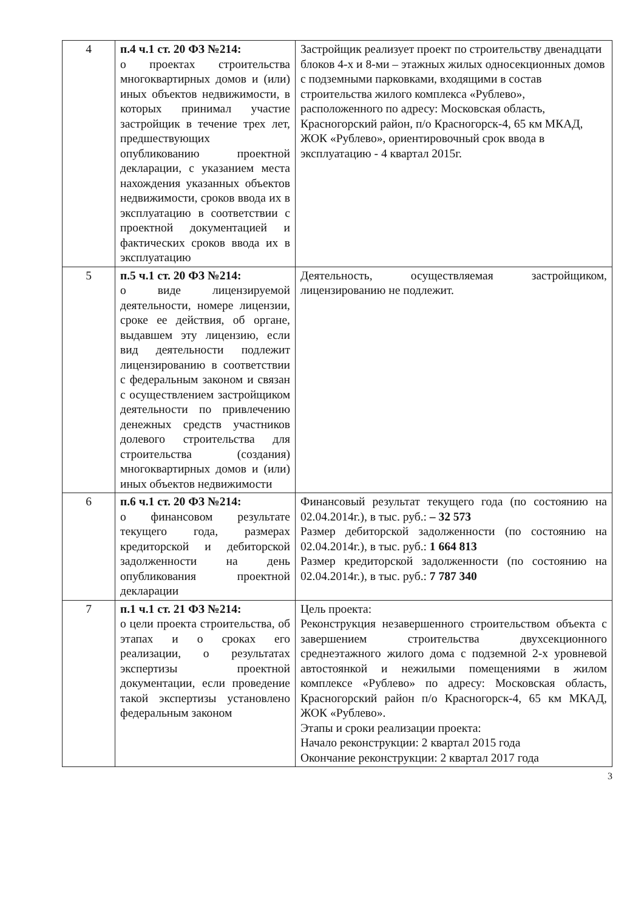| 4 | п.4 ч.1 ст. 20 ФЗ №214: о проектах строительства многоквартирных домов и (или) иных объектов недвижимости, в которых принимал участие застройщик в течение трех лет, предшествующих опубликованию проектной декларации, с указанием места нахождения указанных объектов недвижимости, сроков ввода их в эксплуатацию в соответствии с проектной документацией и фактических сроков ввода их в эксплуатацию | Застройщик реализует проект по строительству двенадцати блоков 4-х и 8-ми – этажных жилых односекционных домов с подземными парковками, входящими в состав строительства жилого комплекса «Рублево», расположенного по адресу: Московская область, Красногорский район, п/о Красногорск-4, 65 км МКАД, ЖОК «Рублево», ориентировочный срок ввода в эксплуатацию - 4 квартал 2015г. |
| 5 | п.5 ч.1 ст. 20 ФЗ №214: о виде лицензируемой деятельности, номере лицензии, сроке ее действия, об органе, выдавшем эту лицензию, если вид деятельности подлежит лицензированию в соответствии с федеральным законом и связан с осуществлением застройщиком деятельности по привлечению денежных средств участников долевого строительства для строительства (создания) многоквартирных домов и (или) иных объектов недвижимости | Деятельность, осуществляемая застройщиком, лицензированию не подлежит. |
| 6 | п.6 ч.1 ст. 20 ФЗ №214: о финансовом результате текущего года, размерах кредиторской и дебиторской задолженности на день опубликования проектной декларации | Финансовый результат текущего года (по состоянию на 02.04.2014г.), в тыс. руб.: – 32 573 Размер дебиторской задолженности (по состоянию на 02.04.2014г.), в тыс. руб.: 1 664 813 Размер кредиторской задолженности (по состоянию на 02.04.2014г.), в тыс. руб.: 7 787 340 |
| 7 | п.1 ч.1 ст. 21 ФЗ №214: о цели проекта строительства, об этапах и о сроках его реализации, о результатах экспертизы проектной документации, если проведение такой экспертизы установлено федеральным законом | Цель проекта: Реконструкция незавершенного строительством объекта с завершением строительства двухсекционного среднеэтажного жилого дома с подземной 2-х уровневой автостоянкой и нежилыми помещениями в жилом комплексе «Рублево» по адресу: Московская область, Красногорский район п/о Красногорск-4, 65 км МКАД, ЖОК «Рублево». Этапы и сроки реализации проекта: Начало реконструкции: 2 квартал 2015 года Окончание реконструкции: 2 квартал 2017 года |
3